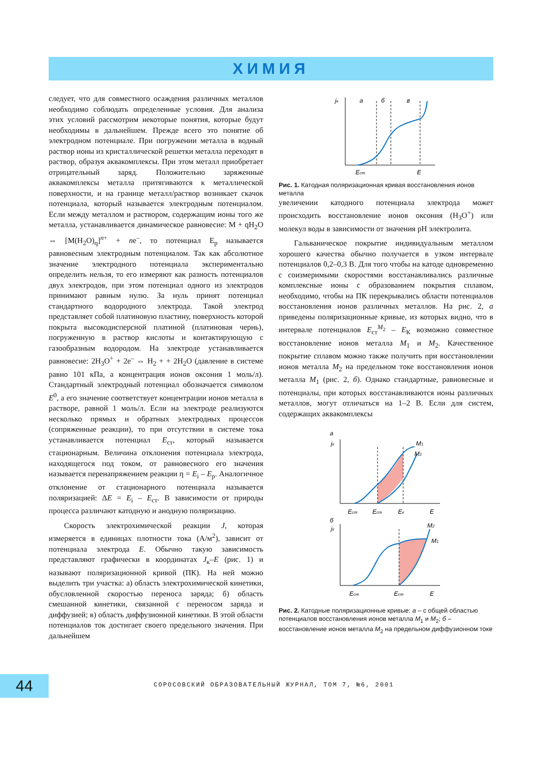ХИМИЯ
следует, что для совместного осаждения различных металлов необходимо соблюдать определенные условия. Для анализа этих условий рассмотрим некоторые понятия, которые будут необходимы в дальнейшем. Прежде всего это понятие об электродном потенциале. При погружении металла в водный раствор ионы из кристаллической решетки металла переходят в раствор, образуя аквакомплексы. При этом металл приобретает отрицательный заряд. Положительно заряженные аквакомплексы металла притягиваются к металлической поверхности, и на границе металл/раствор возникает скачок потенциала, который называется электродным потенциалом. Если между металлом и раствором, содержащим ионы того же металла, устанавливается динамическое равновесие: M + qH<sub>2</sub>O ⇔ [M(H<sub>2</sub>O)<sub>q</sub>]<sup>n+</sup> + ne<sup>–</sup>, то потенциал E<sub>p</sub> называется равновесным электродным потенциалом. Так как абсолютное значение электродного потенциала экспериментально определить нельзя, то его измеряют как разность потенциалов двух электродов, при этом потенциал одного из электродов принимают равным нулю. За нуль принят потенциал стандартного водородного электрода. Такой электрод представляет собой платиновую пластину, поверхность которой покрыта высокодисперсной платиной (платиновая чернь), погруженную в раствор кислоты и контактирующую с газообразным водородом. На электроде устанавливается равновесие: 2H<sub>3</sub>O<sup>+</sup> + 2e<sup>–</sup> ⇔ H<sub>2</sub> + + 2H<sub>2</sub>O (давление в системе равно 101 кПа, а концентрация ионов оксония 1 моль/л). Стандартный электродный потенциал обозначается символом E<sup>0</sup>, а его значение соответствует концентрации ионов металла в растворе, равной 1 моль/л. Если на электроде реализуются несколько прямых и обратных электродных процессов (сопряженные реакции), то при отсутствии в системе тока устанавливается потенциал E<sub>ст</sub>, который называется стационарным. Величина отклонения потенциала электрода, находящегося под током, от равновесного его значения называется перенапряжением реакции η = E<sub>i</sub> – E<sub>p</sub>. Аналогичное отклонение от стационарного потенциала называется поляризацией: ΔE = E<sub>i</sub> – E<sub>ст</sub>. В зависимости от природы процесса различают катодную и анодную поляризацию.
Скорость электрохимической реакции J, которая измеряется в единицах плотности тока (А/м<sup>2</sup>), зависит от потенциала электрода E. Обычно такую зависимость представляют графически в координатах J<sub>к</sub>–E (рис. 1) и называют поляризационной кривой (ПК). На ней можно выделить три участка: а) область электрохимической кинетики, обусловленной скоростью переноса заряда; б) область смешанной кинетики, связанной с переносом заряда и диффузией; в) область диффузионной кинетики. В этой области потенциалов ток достигает своего предельного значения. При дальнейшем
jк
а
б
в
Eст
E
Рис. 1. Катодная поляризационная кривая восстановления ионов металла
увеличении катодного потенциала электрода может происходить восстановление ионов оксония (H<sub>3</sub>O<sup>+</sup>) или молекул воды в зависимости от значения pH электролита.
Гальваническое покрытие индивидуальным металлом хорошего качества обычно получается в узком интервале потенциалов 0,2–0,3 В. Для того чтобы на катоде одновременно с соизмеримыми скоростями восстанавливались различные комплексные ионы с образованием покрытия сплавом, необходимо, чтобы на ПК перекрывались области потенциалов восстановления ионов различных металлов. На рис. 2, а приведены поляризационные кривые, из которых видно, что в интервале потенциалов E<sub>ст</sub><sup>M<sub>2</sub></sup> – E<sub>К</sub> возможно совместное восстановление ионов металла M<sub>1</sub> и M<sub>2</sub>. Качественное покрытие сплавом можно также получить при восстановлении ионов металла M<sub>2</sub> на предельном токе восстановления ионов металла M<sub>1</sub> (рис. 2, б). Однако стандартные, равновесные и потенциалы, при которых восстанавливаются ионы различных металлов, могут отличаться на 1–2 В. Если для систем, содержащих аквакомплексы
а
jк
M1
M2
Eст
Eст
Eк
E
б
jк
M2
M1
Eст
Eст
E
Рис. 2. Катодные поляризационные кривые: а – с общей областью потенциалов восстановления ионов металла M<sub>1</sub> и M<sub>2</sub>; б – восстановление ионов металла M<sub>2</sub> на предельном диффузионном токе
44
СОРОСОВСКИЙ ОБРАЗОВАТЕЛЬНЫЙ ЖУРНАЛ, ТОМ 7, №6, 2001